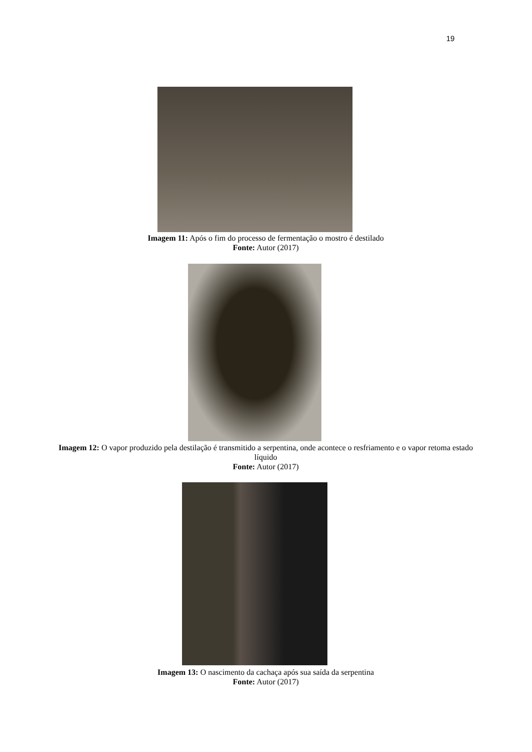19
Imagem 11: Após o fim do processo de fermentação o mostro é destilado
Fonte: Autor (2017)
Imagem 12: O vapor produzido pela destilação é transmitido a serpentina, onde acontece o resfriamento e o vapor retoma estado líquido
Fonte: Autor (2017)
Imagem 13: O nascimento da cachaça após sua saída da serpentina
Fonte: Autor (2017)